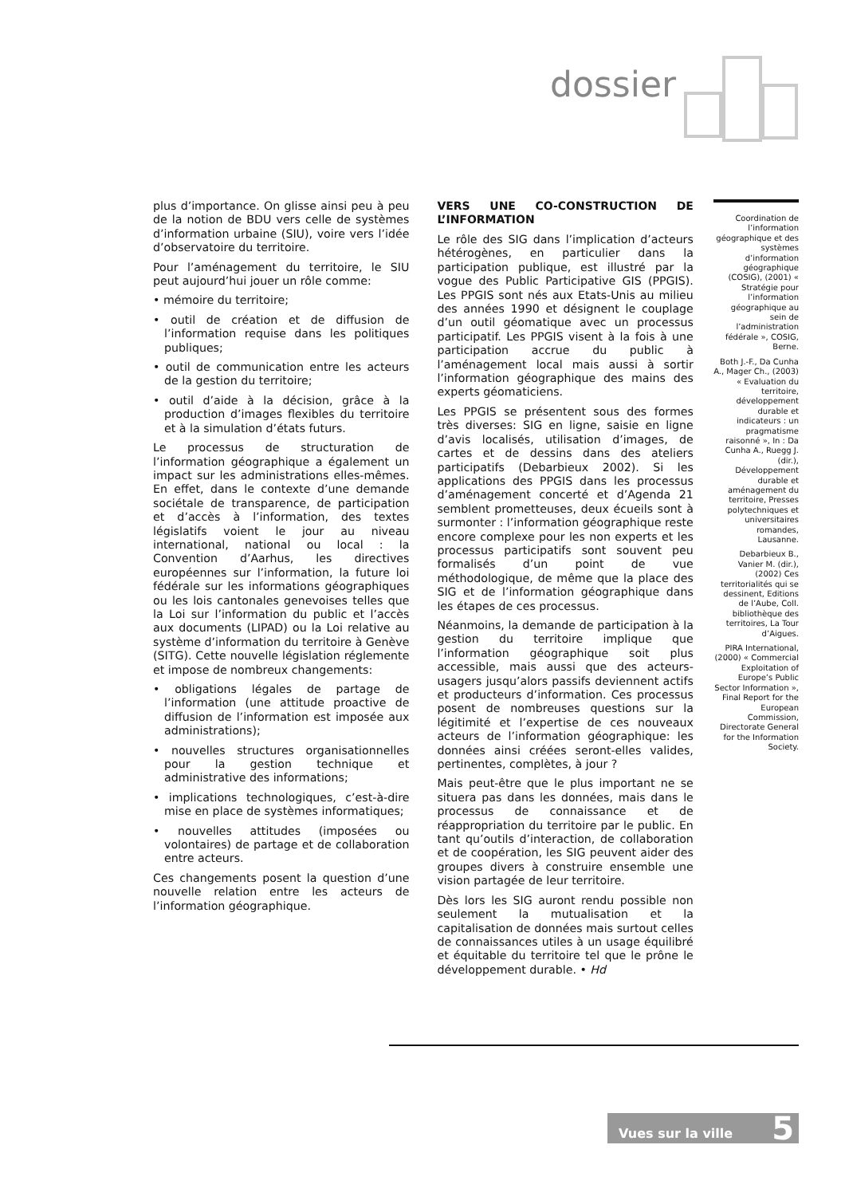dossier
plus d’importance. On glisse ainsi peu à peu de la notion de BDU vers celle de systèmes d’information urbaine (SIU), voire vers l’idée d’observatoire du territoire.
Pour l’aménagement du territoire, le SIU peut aujourd’hui jouer un rôle comme:
• mémoire du territoire;
• outil de création et de diffusion de l’information requise dans les politiques publiques;
• outil de communication entre les acteurs de la gestion du territoire;
• outil d’aide à la décision, grâce à la production d’images flexibles du territoire et à la simulation d’états futurs.
Le processus de structuration de l’information géographique a également un impact sur les administrations elles-mêmes. En effet, dans le contexte d’une demande sociétale de transparence, de participation et d’accès à l’information, des textes législatifs voient le jour au niveau international, national ou local : la Convention d’Aarhus, les directives européennes sur l’information, la future loi fédérale sur les informations géographiques ou les lois cantonales genevoises telles que la Loi sur l’information du public et l’accès aux documents (LIPAD) ou la Loi relative au système d’information du territoire à Genève (SITG). Cette nouvelle législation réglemente et impose de nombreux changements:
• obligations légales de partage de l’information (une attitude proactive de diffusion de l’information est imposée aux administrations);
• nouvelles structures organisationnelles pour la gestion technique et administrative des informations;
• implications technologiques, c’est-à-dire mise en place de systèmes informatiques;
• nouvelles attitudes (imposées ou volontaires) de partage et de collaboration entre acteurs.
Ces changements posent la question d’une nouvelle relation entre les acteurs de l’information géographique.
VERS UNE CO-CONSTRUCTION DE L’INFORMATION
Le rôle des SIG dans l’implication d’acteurs hétérogènes, en particulier dans la participation publique, est illustré par la vogue des Public Participative GIS (PPGIS). Les PPGIS sont nés aux Etats-Unis au milieu des années 1990 et désignent le couplage d’un outil géomatique avec un processus participatif. Les PPGIS visent à la fois à une participation accrue du public à l’aménagement local mais aussi à sortir l’information géographique des mains des experts géomaticiens.
Les PPGIS se présentent sous des formes très diverses: SIG en ligne, saisie en ligne d’avis localisés, utilisation d’images, de cartes et de dessins dans des ateliers participatifs (Debarbieux 2002). Si les applications des PPGIS dans les processus d’aménagement concerté et d’Agenda 21 semblent prometteuses, deux écueils sont à surmonter : l’information géographique reste encore complexe pour les non experts et les processus participatifs sont souvent peu formalisés d’un point de vue méthodologique, de même que la place des SIG et de l’information géographique dans les étapes de ces processus.
Néanmoins, la demande de participation à la gestion du territoire implique que l’information géographique soit plus accessible, mais aussi que des acteurs-usagers jusqu’alors passifs deviennent actifs et producteurs d’information. Ces processus posent de nombreuses questions sur la légitimité et l’expertise de ces nouveaux acteurs de l’information géographique: les données ainsi créées seront-elles valides, pertinentes, complètes, à jour ?
Mais peut-être que le plus important ne se situera pas dans les données, mais dans le processus de connaissance et de réappropriation du territoire par le public. En tant qu’outils d’interaction, de collaboration et de coopération, les SIG peuvent aider des groupes divers à construire ensemble une vision partagée de leur territoire.
Dès lors les SIG auront rendu possible non seulement la mutualisation et la capitalisation de données mais surtout celles de connaissances utiles à un usage équilibré et équitable du territoire tel que le prône le développement durable. • Hd
Coordination de l’information géographique et des systèmes d’information géographique (COSIG), (2001) « Stratégie pour l’information géographique au sein de l’administration fédérale », COSIG, Berne.
Both J.-F., Da Cunha A., Mager Ch., (2003) « Evaluation du territoire, développement durable et indicateurs : un pragmatisme raisonné », In : Da Cunha A., Ruegg J. (dir.), Développement durable et aménagement du territoire, Presses polytechniques et universitaires romandes, Lausanne.
Debarbieux B., Vanier M. (dir.), (2002) Ces territorialités qui se dessinent, Editions de l’Aube, Coll. bibliothèque des territoires, La Tour d’Aigues.
PIRA International, (2000) « Commercial Exploitation of Europe’s Public Sector Information », Final Report for the European Commission, Directorate General for the Information Society.
Vues sur la ville 5